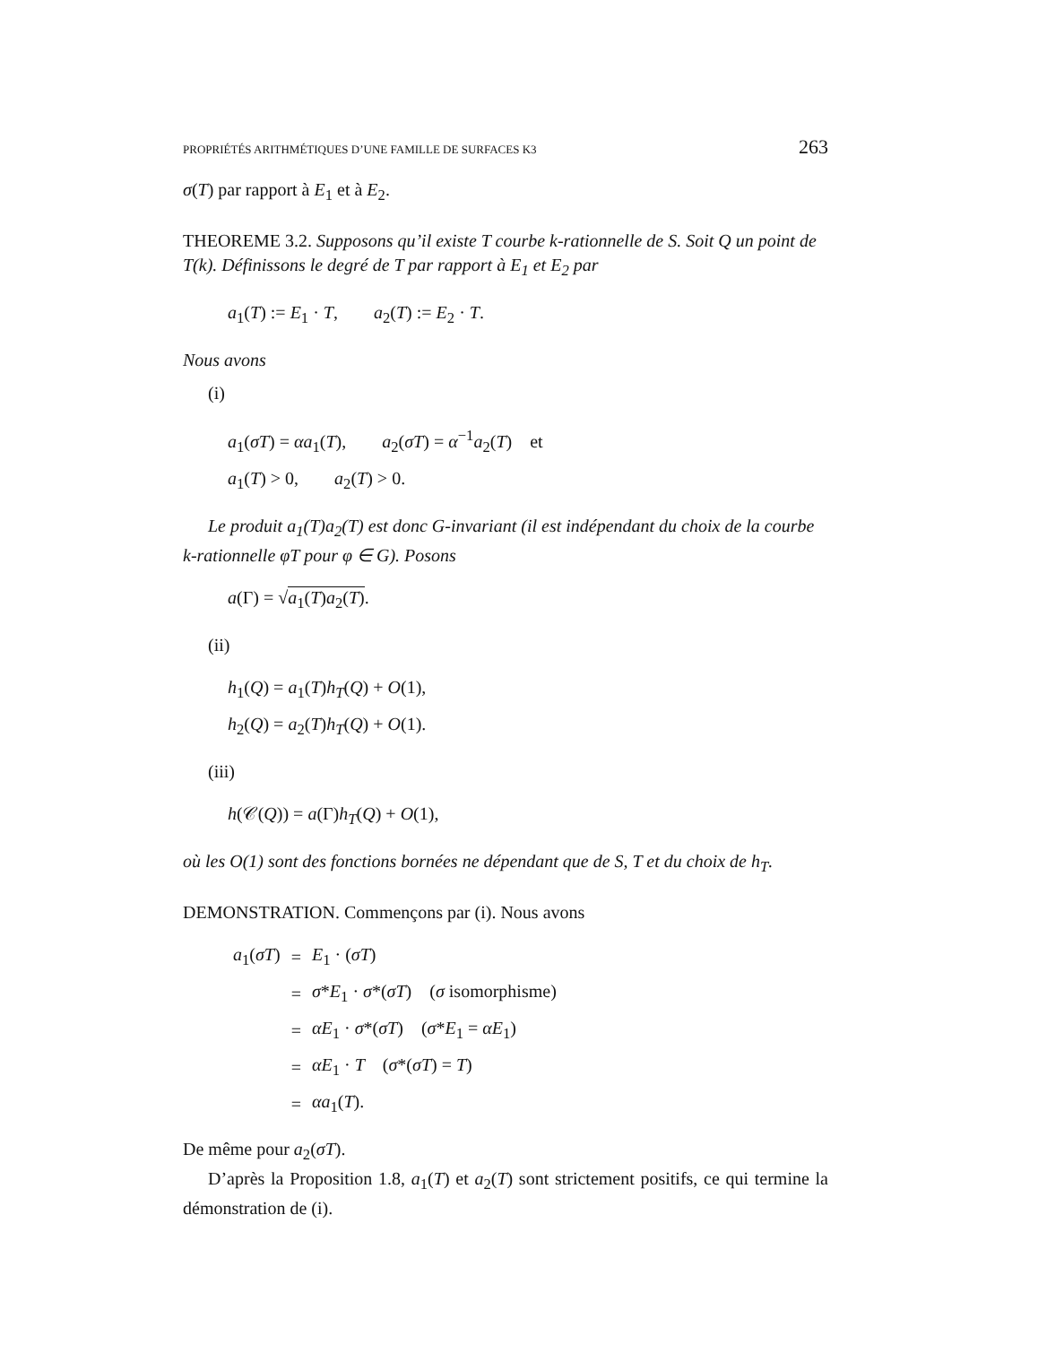PROPRIÉTÉS ARITHMÉTIQUES D’UNE FAMILLE DE SURFACES K3 263
σ(T) par rapport à E<sub>1</sub> et à E<sub>2</sub>.
THEOREME 3.2. Supposons qu’il existe T courbe k-rationnelle de S. Soit Q un point de T(k). Définissons le degré de T par rapport à E<sub>1</sub> et E<sub>2</sub> par
a<sub>1</sub>(T) := E<sub>1</sub> · T, a<sub>2</sub>(T) := E<sub>2</sub> · T.
Nous avons
(i)
a<sub>1</sub>(σT) = αa<sub>1</sub>(T), a<sub>2</sub>(σT) = α<sup>−1</sup>a<sub>2</sub>(T) et
a<sub>1</sub>(T) > 0, a<sub>2</sub>(T) > 0.
Le produit a<sub>1</sub>(T)a<sub>2</sub>(T) est donc G-invariant (il est indépendant du choix de la courbe k-rationnelle φT pour φ ∈ G). Posons
a(Γ) = √a<sub>1</sub>(T)a<sub>2</sub>(T).
(ii)
h<sub>1</sub>(Q) = a<sub>1</sub>(T)h<sub>T</sub>(Q) + O(1),
h<sub>2</sub>(Q) = a<sub>2</sub>(T)h<sub>T</sub>(Q) + O(1).
(iii)
h(𝒞(Q)) = a(Γ)h<sub>T</sub>(Q) + O(1),
où les O(1) sont des fonctions bornées ne dépendant que de S, T et du choix de h<sub>T</sub>.
DEMONSTRATION. Commençons par (i). Nous avons
| a<sub>1</sub>( σT ) | = | E<sub>1</sub> · ( σT ) |
| | = | σ * E<sub>1</sub> · σ *( σT ) ( σ isomorphisme) |
| | = | αE<sub>1</sub> · σ *( σT ) ( σ * E<sub>1</sub> = αE<sub>1</sub>) |
| | = | αE<sub>1</sub> · T ( σ *( σT ) = T ) |
| | = | αa<sub>1</sub>( T ). |
De même pour a<sub>2</sub>(σT).
D’après la Proposition 1.8, a<sub>1</sub>(T) et a<sub>2</sub>(T) sont strictement positifs, ce qui termine la démonstration de (i).